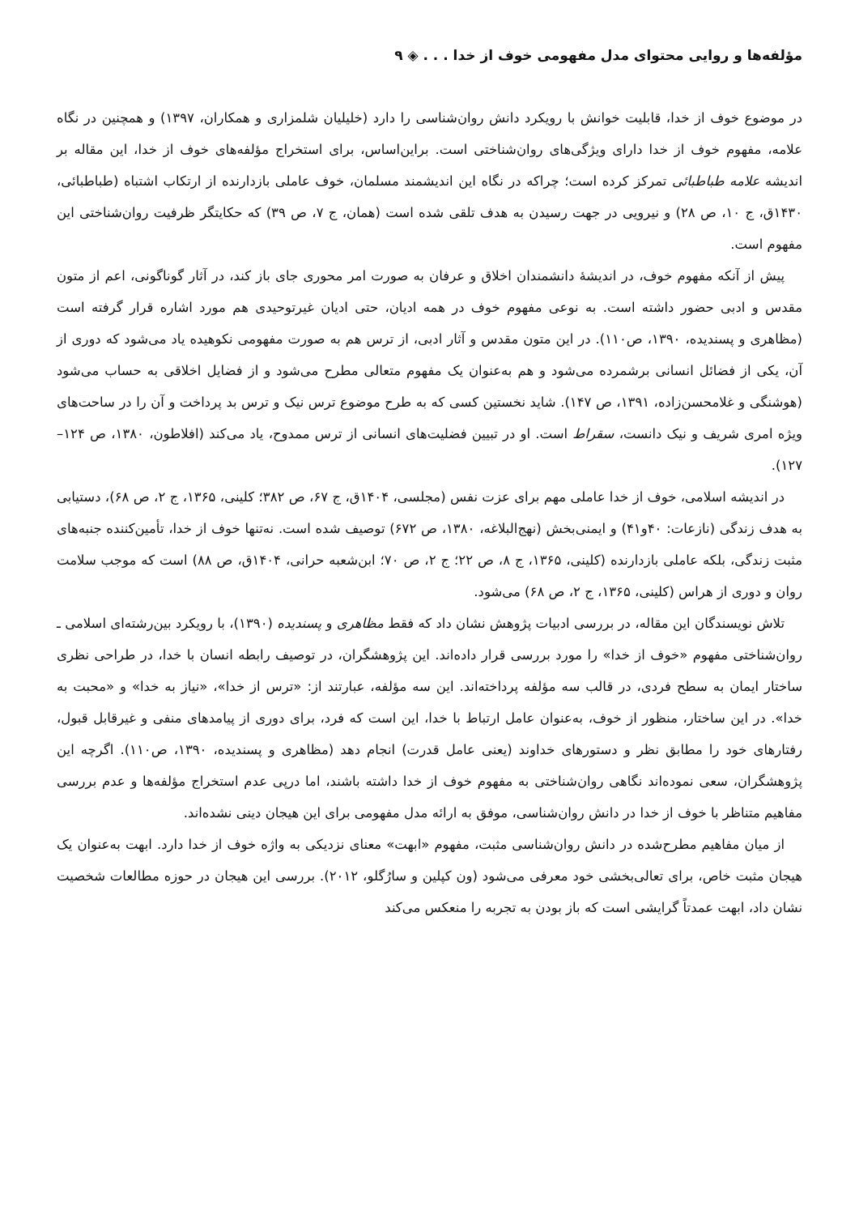مؤلفه‌ها و روایی محتوای مدل مفهومی خوف از خدا . . . ◈ ۹
در موضوع خوف از خدا، قابلیت خوانش با رویکرد دانش روان‌شناسی را دارد (خلیلیان شلمزاری و همکاران، ۱۳۹۷) و همچنین در نگاه علامه، مفهوم خوف از خدا دارای ویژگی‌های روان‌شناختی است. براین‌اساس، برای استخراج مؤلفه‌های خوف از خدا، این مقاله بر اندیشه علامه طباطبائی تمرکز کرده است؛ چراکه در نگاه این اندیشمند مسلمان، خوف عاملی بازدارنده از ارتکاب اشتباه (طباطبائی، ۱۴۳۰ق، ج ۱۰، ص ۲۸) و نیرویی در جهت رسیدن به هدف تلقی شده است (همان، ج ۷، ص ۳۹) که حکایتگر ظرفیت روان‌شناختی این مفهوم است.
پیش از آنکه مفهوم خوف، در اندیشهٔ دانشمندان اخلاق و عرفان به صورت امر محوری جای باز کند، در آثار گوناگونی، اعم از متون مقدس و ادبی حضور داشته است. به نوعی مفهوم خوف در همه ادیان، حتی ادیان غیرتوحیدی هم مورد اشاره قرار گرفته است (مظاهری و پسندیده، ۱۳۹۰، ص۱۱۰). در این متون مقدس و آثار ادبی، از ترس هم به صورت مفهومی نکوهیده یاد می‌شود که دوری از آن، یکی از فضائل انسانی برشمرده می‌شود و هم به‌عنوان یک مفهوم متعالی مطرح می‌شود و از فضایل اخلاقی به حساب می‌شود (هوشنگی و غلامحسن‌زاده، ۱۳۹۱، ص ۱۴۷). شاید نخستین کسی که به طرح موضوع ترس نیک و ترس بد پرداخت و آن را در ساحت‌های ویژه امری شریف و نیک دانست، سقراط است. او در تبیین فضلیت‌های انسانی از ترس ممدوح، یاد می‌کند (افلاطون، ۱۳۸۰، ص ۱۲۴–۱۲۷).
در اندیشه اسلامی، خوف از خدا عاملی مهم برای عزت نفس (مجلسی، ۱۴۰۴ق، ج ۶۷، ص ۳۸۲؛ کلینی، ۱۳۶۵، ج ۲، ص ۶۸)، دستیابی به هدف زندگی (نازعات: ۴۰و۴۱) و ایمنی‌بخش (نهج‌البلاغه، ۱۳۸۰، ص ۶۷۲) توصیف شده است. نه‌تنها خوف از خدا، تأمین‌کننده جنبه‌های مثبت زندگی، بلکه عاملی بازدارنده (کلینی، ۱۳۶۵، ج ۸، ص ۲۲؛ ج ۲، ص ۷۰؛ ابن‌شعبه حرانی، ۱۴۰۴ق، ص ۸۸) است که موجب سلامت روان و دوری از هراس (کلینی، ۱۳۶۵، ج ۲، ص ۶۸) می‌شود.
تلاش نویسندگان این مقاله، در بررسی ادبیات پژوهش نشان داد که فقط مظاهری و پسندیده (۱۳۹۰)، با رویکرد بین‌رشته‌ای اسلامی ـ روان‌شناختی مفهوم «خوف از خدا» را مورد بررسی قرار داده‌اند. این پژوهشگران، در توصیف رابطه انسان با خدا، در طراحی نظری ساختار ایمان به سطح فردی، در قالب سه مؤلفه پرداخته‌اند. این سه مؤلفه، عبارتند از: «ترس از خدا»، «نیاز به خدا» و «محبت به خدا». در این ساختار، منظور از خوف، به‌عنوان عامل ارتباط با خدا، این است که فرد، برای دوری از پیامدهای منفی و غیرقابل قبول، رفتارهای خود را مطابق نظر و دستورهای خداوند (یعنی عامل قدرت) انجام دهد (مظاهری و پسندیده، ۱۳۹۰، ص۱۱۰). اگرچه این پژوهشگران، سعی نموده‌اند نگاهی روان‌شناختی به مفهوم خوف از خدا داشته باشند، اما درپی عدم استخراج مؤلفه‌ها و عدم بررسی مفاهیم متناظر با خوف از خدا در دانش روان‌شناسی، موفق به ارائه مدل مفهومی برای این هیجان دینی نشده‌اند.
از میان مفاهیم مطرح‌شده در دانش روان‌شناسی مثبت، مفهوم «ابهت» معنای نزدیکی به واژه خوف از خدا دارد. ابهت به‌عنوان یک هیجان مثبت خاص، برای تعالی‌بخشی خود معرفی می‌شود (ون کپلین و سارُگلو، ۲۰۱۲). بررسی این هیجان در حوزه مطالعات شخصیت نشان داد، ابهت عمدتاً گرایشی است که باز بودن به تجربه را منعکس می‌کند